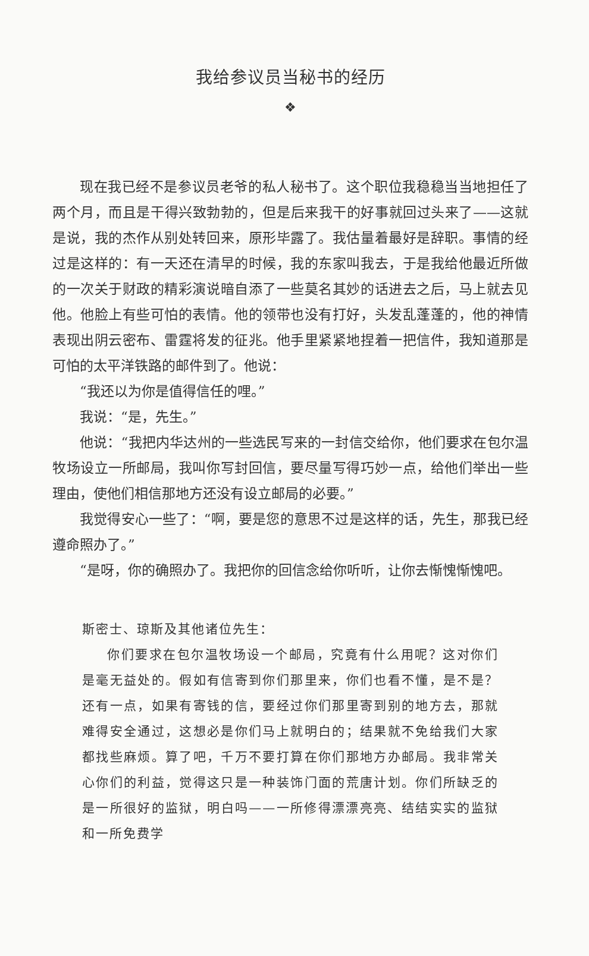我给参议员当秘书的经历
❖
现在我已经不是参议员老爷的私人秘书了。这个职位我稳稳当当地担任了两个月，而且是干得兴致勃勃的，但是后来我干的好事就回过头来了——这就是说，我的杰作从别处转回来，原形毕露了。我估量着最好是辞职。事情的经过是这样的：有一天还在清早的时候，我的东家叫我去，于是我给他最近所做的一次关于财政的精彩演说暗自添了一些莫名其妙的话进去之后，马上就去见他。他脸上有些可怕的表情。他的领带也没有打好，头发乱蓬蓬的，他的神情表现出阴云密布、雷霆将发的征兆。他手里紧紧地捏着一把信件，我知道那是可怕的太平洋铁路的邮件到了。他说：
“我还以为你是值得信任的哩。”
我说：“是，先生。”
他说：“我把内华达州的一些选民写来的一封信交给你，他们要求在包尔温牧场设立一所邮局，我叫你写封回信，要尽量写得巧妙一点，给他们举出一些理由，使他们相信那地方还没有设立邮局的必要。”
我觉得安心一些了：“啊，要是您的意思不过是这样的话，先生，那我已经遵命照办了。”
“是呀，你的确照办了。我把你的回信念给你听听，让你去惭愧惭愧吧。
斯密士、琼斯及其他诸位先生：
你们要求在包尔温牧场设一个邮局，究竟有什么用呢？这对你们是毫无益处的。假如有信寄到你们那里来，你们也看不懂，是不是？还有一点，如果有寄钱的信，要经过你们那里寄到别的地方去，那就难得安全通过，这想必是你们马上就明白的；结果就不免给我们大家都找些麻烦。算了吧，千万不要打算在你们那地方办邮局。我非常关心你们的利益，觉得这只是一种装饰门面的荒唐计划。你们所缺乏的是一所很好的监狱，明白吗——一所修得漂漂亮亮、结结实实的监狱和一所免费学